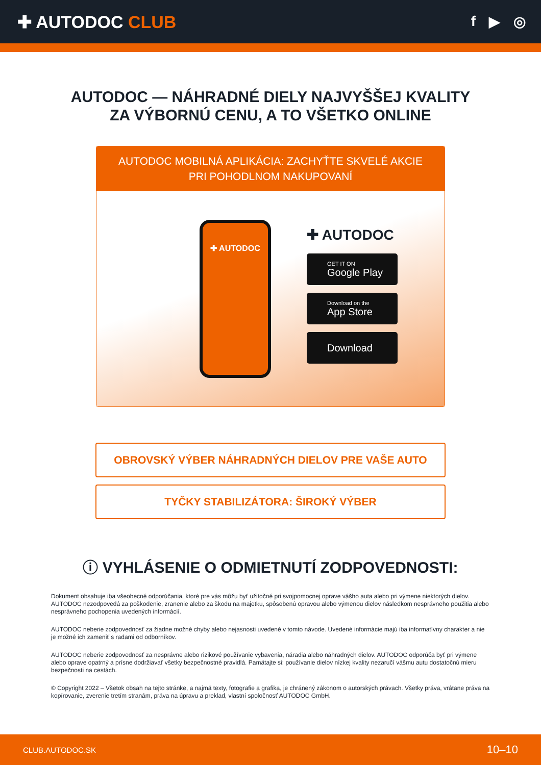✚ AUTODOC CLUB
f ▶ ◎
AUTODOC — NÁHRADNÉ DIELY NAJVYŠŠEJ KVALITY
ZA VÝBORNÚ CENU, A TO VŠETKO ONLINE
AUTODOC MOBILNÁ APLIKÁCIA: ZACHYŤTE SKVELÉ AKCIE PRI POHODLNOM NAKUPOVANÍ
✚ AUTODOC
✚ AUTODOC
GET IT ON
Google Play
Download on the
App Store
Download
OBROVSKÝ VÝBER NÁHRADNÝCH DIELOV PRE VAŠE AUTO
TYČKY STABILIZÁTORA: ŠIROKÝ VÝBER
ⓘ VYHLÁSENIE O ODMIETNUTÍ ZODPOVEDNOSTI:
Dokument obsahuje iba všeobecné odporúčania, ktoré pre vás môžu byť užitočné pri svojpomocnej oprave vášho auta alebo pri výmene niektorých dielov. AUTODOC nezodpovedá za poškodenie, zranenie alebo za škodu na majetku, spôsobenú opravou alebo výmenou dielov následkom nesprávneho použitia alebo nesprávneho pochopenia uvedených informácií.
AUTODOC neberie zodpovednosť za žiadne možné chyby alebo nejasnosti uvedené v tomto návode. Uvedené informácie majú iba informatívny charakter a nie je možné ich zameniť s radami od odborníkov.
AUTODOC neberie zodpovednosť za nesprávne alebo rizikové používanie vybavenia, náradia alebo náhradných dielov. AUTODOC odporúča byť pri výmene alebo oprave opatrný a prísne dodržiavať všetky bezpečnostné pravidlá. Pamätajte si: používanie dielov nízkej kvality nezaručí vášmu autu dostatočnú mieru bezpečnosti na cestách.
© Copyright 2022 – Všetok obsah na tejto stránke, a najmä texty, fotografie a grafika, je chránený zákonom o autorských právach. Všetky práva, vrátane práva na kopírovanie, zverenie tretím stranám, práva na úpravu a preklad, vlastní spoločnosť AUTODOC GmbH.
CLUB.AUTODOC.SK 10–10